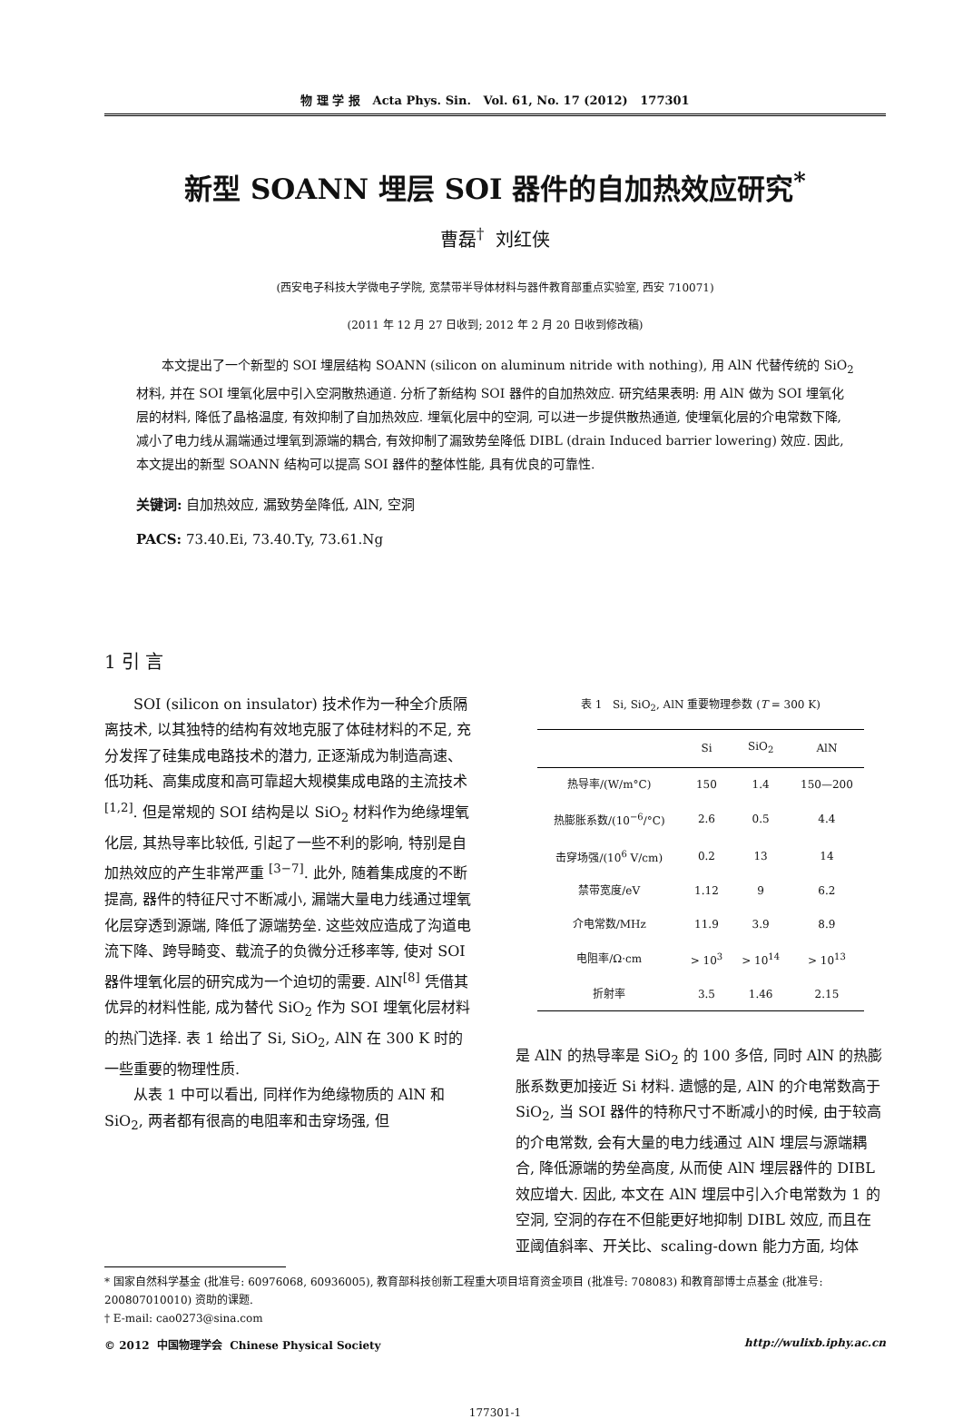物 理 学 报 Acta Phys. Sin. Vol. 61, No. 17 (2012) 177301
新型 SOANN 埋层 SOI 器件的自加热效应研究<sup>*</sup>
曹磊<sup>†</sup> 刘红侠
(西安电子科技大学微电子学院, 宽禁带半导体材料与器件教育部重点实验室, 西安 710071)
(2011 年 12 月 27 日收到; 2012 年 2 月 20 日收到修改稿)
本文提出了一个新型的 SOI 埋层结构 SOANN (silicon on aluminum nitride with nothing), 用 AlN 代替传统的 SiO<sub>2</sub> 材料, 并在 SOI 埋氧化层中引入空洞散热通道. 分析了新结构 SOI 器件的自加热效应. 研究结果表明: 用 AlN 做为 SOI 埋氧化层的材料, 降低了晶格温度, 有效抑制了自加热效应. 埋氧化层中的空洞, 可以进一步提供散热通道, 使埋氧化层的介电常数下降, 减小了电力线从漏端通过埋氧到源端的耦合, 有效抑制了漏致势垒降低 DIBL (drain Induced barrier lowering) 效应. 因此, 本文提出的新型 SOANN 结构可以提高 SOI 器件的整体性能, 具有优良的可靠性.
关键词: 自加热效应, 漏致势垒降低, AlN, 空洞
PACS: 73.40.Ei, 73.40.Ty, 73.61.Ng
1 引 言
SOI (silicon on insulator) 技术作为一种全介质隔离技术, 以其独特的结构有效地克服了体硅材料的不足, 充分发挥了硅集成电路技术的潜力, 正逐渐成为制造高速、低功耗、高集成度和高可靠超大规模集成电路的主流技术 <sup>[1,2]</sup>. 但是常规的 SOI 结构是以 SiO<sub>2</sub> 材料作为绝缘埋氧化层, 其热导率比较低, 引起了一些不利的影响, 特别是自加热效应的产生非常严重 <sup>[3−7]</sup>. 此外, 随着集成度的不断提高, 器件的特征尺寸不断减小, 漏端大量电力线通过埋氧化层穿透到源端, 降低了源端势垒. 这些效应造成了沟道电流下降、跨导畸变、载流子的负微分迁移率等, 使对 SOI 器件埋氧化层的研究成为一个迫切的需要. AlN<sup>[8]</sup> 凭借其优异的材料性能, 成为替代 SiO<sub>2</sub> 作为 SOI 埋氧化层材料的热门选择. 表 1 给出了 Si, SiO<sub>2</sub>, AlN 在 300 K 时的一些重要的物理性质.
从表 1 中可以看出, 同样作为绝缘物质的 AlN 和 SiO<sub>2</sub>, 两者都有很高的电阻率和击穿场强, 但
表 1 Si, SiO <sub>2</sub> , AlN 重要物理参数 ( T = 300 K)
| | Si | SiO<sub>2</sub> | AlN |
| --- | --- | --- | --- |
| 热导率/(W/m°C) | 150 | 1.4 | 150—200 |
| 热膨胀系数/(10<sup>−6</sup>/°C) | 2.6 | 0.5 | 4.4 |
| 击穿场强/(10<sup>6</sup> V/cm) | 0.2 | 13 | 14 |
| 禁带宽度/eV | 1.12 | 9 | 6.2 |
| 介电常数/MHz | 11.9 | 3.9 | 8.9 |
| 电阻率/Ω·cm | > 10<sup>3</sup> | > 10<sup>14</sup> | > 10<sup>13</sup> |
| 折射率 | 3.5 | 1.46 | 2.15 |
是 AlN 的热导率是 SiO<sub>2</sub> 的 100 多倍, 同时 AlN 的热膨胀系数更加接近 Si 材料. 遗憾的是, AlN 的介电常数高于 SiO<sub>2</sub>, 当 SOI 器件的特称尺寸不断减小的时候, 由于较高的介电常数, 会有大量的电力线通过 AlN 埋层与源端耦合, 降低源端的势垒高度, 从而使 AlN 埋层器件的 DIBL 效应增大. 因此, 本文在 AlN 埋层中引入介电常数为 1 的空洞, 空洞的存在不但能更好地抑制 DIBL 效应, 而且在亚阈值斜率、开关比、scaling-down 能力方面, 均体
* 国家自然科学基金 (批准号: 60976068, 60936005), 教育部科技创新工程重大项目培育资金项目 (批准号: 708083) 和教育部博士点基金 (批准号: 200807010010) 资助的课题.
† E-mail: cao0273@sina.com
© 2012 中国物理学会 Chinese Physical Society http://wulixb.iphy.ac.cn
177301-1